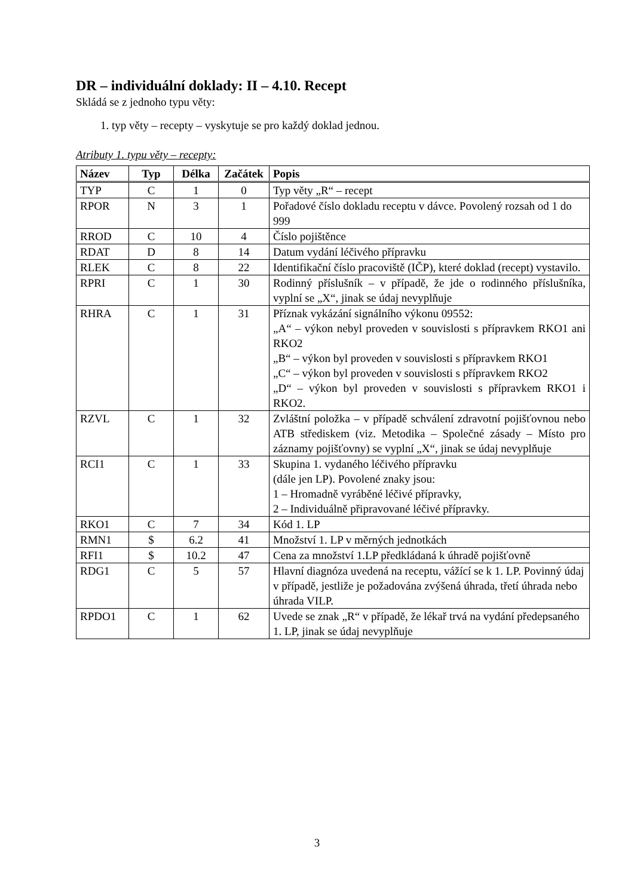DR – individuální doklady: II – 4.10. Recept
Skládá se z jednoho typu věty:
1. typ věty – recepty – vyskytuje se pro každý doklad jednou.
Atributy 1. typu věty – recepty:
| Název | Typ | Délka | Začátek | Popis |
| --- | --- | --- | --- | --- |
| TYP | C | 1 | 0 | Typ věty „R“ – recept |
| RPOR | N | 3 | 1 | Pořadové číslo dokladu receptu v dávce. Povolený rozsah od 1 do 999 |
| RROD | C | 10 | 4 | Číslo pojištěnce |
| RDAT | D | 8 | 14 | Datum vydání léčivého přípravku |
| RLEK | C | 8 | 22 | Identifikační číslo pracoviště (IČP), které doklad (recept) vystavilo. |
| RPRI | C | 1 | 30 | Rodinný příslušník – v případě, že jde o rodinného příslušníka, vyplní se „X“, jinak se údaj nevyplňuje |
| RHRA | C | 1 | 31 | Příznak vykázání signálního výkonu 09552: „A“ – výkon nebyl proveden v souvislosti s přípravkem RKO1 ani RKO2 „B“ – výkon byl proveden v souvislosti s přípravkem RKO1 „C“ – výkon byl proveden v souvislosti s přípravkem RKO2 „D“ – výkon byl proveden v souvislosti s přípravkem RKO1 i RKO2. |
| RZVL | C | 1 | 32 | Zvláštní položka – v případě schválení zdravotní pojišťovnou nebo ATB střediskem (viz. Metodika – Společné zásady – Místo pro záznamy pojišťovny) se vyplní „X“, jinak se údaj nevyplňuje |
| RCI1 | C | 1 | 33 | Skupina 1. vydaného léčivého přípravku (dále jen LP). Povolené znaky jsou: 1 – Hromadně vyráběné léčivé přípravky, 2 – Individuálně připravované léčivé přípravky. |
| RKO1 | C | 7 | 34 | Kód 1. LP |
| RMN1 | $ | 6.2 | 41 | Množství 1. LP v měrných jednotkách |
| RFI1 | $ | 10.2 | 47 | Cena za množství 1.LP předkládaná k úhradě pojišťovně |
| RDG1 | C | 5 | 57 | Hlavní diagnóza uvedená na receptu, vážící se k 1. LP. Povinný údaj v případě, jestliže je požadována zvýšená úhrada, třetí úhrada nebo úhrada VILP. |
| RPDO1 | C | 1 | 62 | Uvede se znak „R“ v případě, že lékař trvá na vydání předepsaného 1. LP, jinak se údaj nevyplňuje |
3